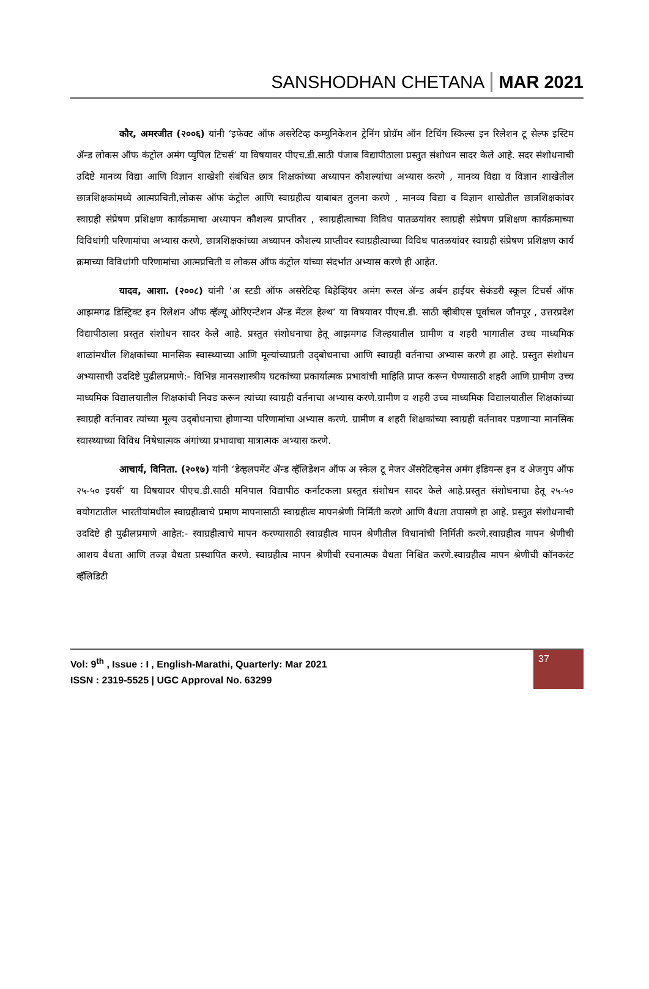SANSHODHAN CHETANA MAR 2021
कौर, अमरजीत (२००६) यांनी ‘इफेक्ट ऑफ असरेटिव्ह कम्युनिकेशन ट्रेनिंग प्रोग्रॅम ऑन टिचिंग स्किल्स इन रिलेशन टू सेल्फ इस्टिम ॲन्ड लोकस ऑफ कंट्रोल अमंग प्युपिल टिचर्स’ या विषयावर पीएच.डी.साठी पंजाब विद्यापीठाला प्रस्तुत संशोधन सादर केले आहे. सदर संशोधनाची उदिष्टे मानव्य विद्या आणि विज्ञान शाखेशी संबंधित छात्र शिक्षकांच्या अध्यापन कौशल्यांचा अभ्यास करणे , मानव्य विद्या व विज्ञान शाखेतील छात्रशिक्षकांमध्ये आत्मप्रचिती,लोकस ऑफ कंट्रोल आणि स्वाग्रहीत्व याबाबत तुलना करणे , मानव्य विद्या व विज्ञान शाखेतील छात्रशिक्षकांवर स्वाग्रही संप्रेषण प्रशिक्षण कार्यक्रमाचा अध्यापन कौशल्य प्राप्तीवर , स्वाग्रहीत्वाच्या विविध पातळयांवर स्वाग्रही संप्रेषण प्रशिक्षण कार्यक्रमाच्या विविधांगी परिणामांचा अभ्यास करणे, छात्रशिक्षकांच्या अध्यापन कौशल्य प्राप्तीवर स्वाग्रहीत्वाच्या विविध पातळयांवर स्वाग्रही संप्रेषण प्रशिक्षण कार्य क्रमाच्या विविधांगी परिणामांचा आत्मप्रचिती व लोकस ऑफ कंट्रोल यांच्या संदर्भात अभ्यास करणे ही आहेत.
यादव, आशा. (२००८) यांनी ‘अ स्टडी ऑफ असरेटिव्ह बिहेव्हियर अमंग रूरल ॲन्ड अर्बन हाईयर सेकंडरी स्कूल टिचर्स ऑफ आझमगढ डिस्ट्रिक्ट इन रिलेशन ऑफ व्हॅल्यू ओरिएन्टेशन ॲन्ड मेंटल हेल्थ’ या विषयावर पीएच.डी. साठी व्हीबीएस पूर्वाचल जौनपूर , उत्तरप्रदेश विद्यापीठाला प्रस्तुत संशोधन सादर केले आहे. प्रस्तुत संशोधनाचा हेतू आझमगढ जिल्हयातील ग्रामीण व शहरी भागातील उच्च माध्यमिक शाळांमधील शिक्षकांच्या मानसिक स्वास्थ्याच्या आणि मूल्यांच्याप्रती उद्‌बोधनाचा आणि स्वाग्रही वर्तनाचा अभ्यास करणे हा आहे. प्रस्तुत संशोधन अभ्यासाची उददिष्टे पुढीलप्रमाणे:- विभिन्न मानसशास्त्रीय घटकांच्या प्रकार्यात्मक प्रभावांची माहिति प्राप्त करून घेण्यासाठी शहरी आणि ग्रामीण उच्च माध्यमिक विद्यालयातील शिक्षकांची निवड करून त्यांच्या स्वाग्रही वर्तनाचा अभ्यास करणे.ग्रामीण व शहरी उच्च माध्यमिक विद्यालयातील शिक्षकांच्या स्वाग्रही वर्तनावर त्यांच्या मूल्य उद्‌बोधनाचा होणाऱ्या परिणामांचा अभ्यास करणे. ग्रामीण व शहरी शिक्षकांच्या स्वाग्रही वर्तनावर पडणाऱ्या मानसिक स्वास्थ्याच्या विविध निषेधात्मक अंगांच्या प्रभावाचा मात्रात्मक अभ्यास करणे.
आचार्य, विनिता. (२०१७) यांनी ‘डेव्हलपमेंट ॲन्ड व्हॅलिडेशन ऑफ अ स्केल टू मेजर ॲसरेटिव्हनेस अमंग इंडियन्स इन द अेजगुप ऑफ २५-५० इयर्स’ या विषयावर पीएच.डी.साठी मनिपाल विद्यापीठ कर्नाटकला प्रस्तुत संशोधन सादर केले आहे.प्रस्तुत संशोधनाचा हेतू २५-५० वयोगटातील भारतीयांमधील स्वाग्रहीत्वाचे प्रमाण मापनासाठी स्वाग्रहीत्व मापनश्रेणी निर्मिती करणे आणि वैधता तपासणे हा आहे. प्रस्तुत संशोधनाची उददिष्टे ही पुढीलप्रमाणे आहेत:- स्वाग्रहीत्वाचे मापन करण्यासाठी स्वाग्रहीत्व मापन श्रेणीतील विधानांची निर्मिती करणे.स्वाग्रहीत्व मापन श्रेणीची आशय वैधता आणि तज्ज्ञ वैधता प्रस्थापित करणे. स्वाग्रहीत्व मापन श्रेणीची रचनात्मक वैधता निश्चित करणे.स्वाग्रहीत्व मापन श्रेणीची कॉनकरंट व्हॅलिडिटी
Vol: 9<sup>th</sup> , Issue : I , English-Marathi, Quarterly: Mar 2021
ISSN : 2319-5525 | UGC Approval No. 63299
37